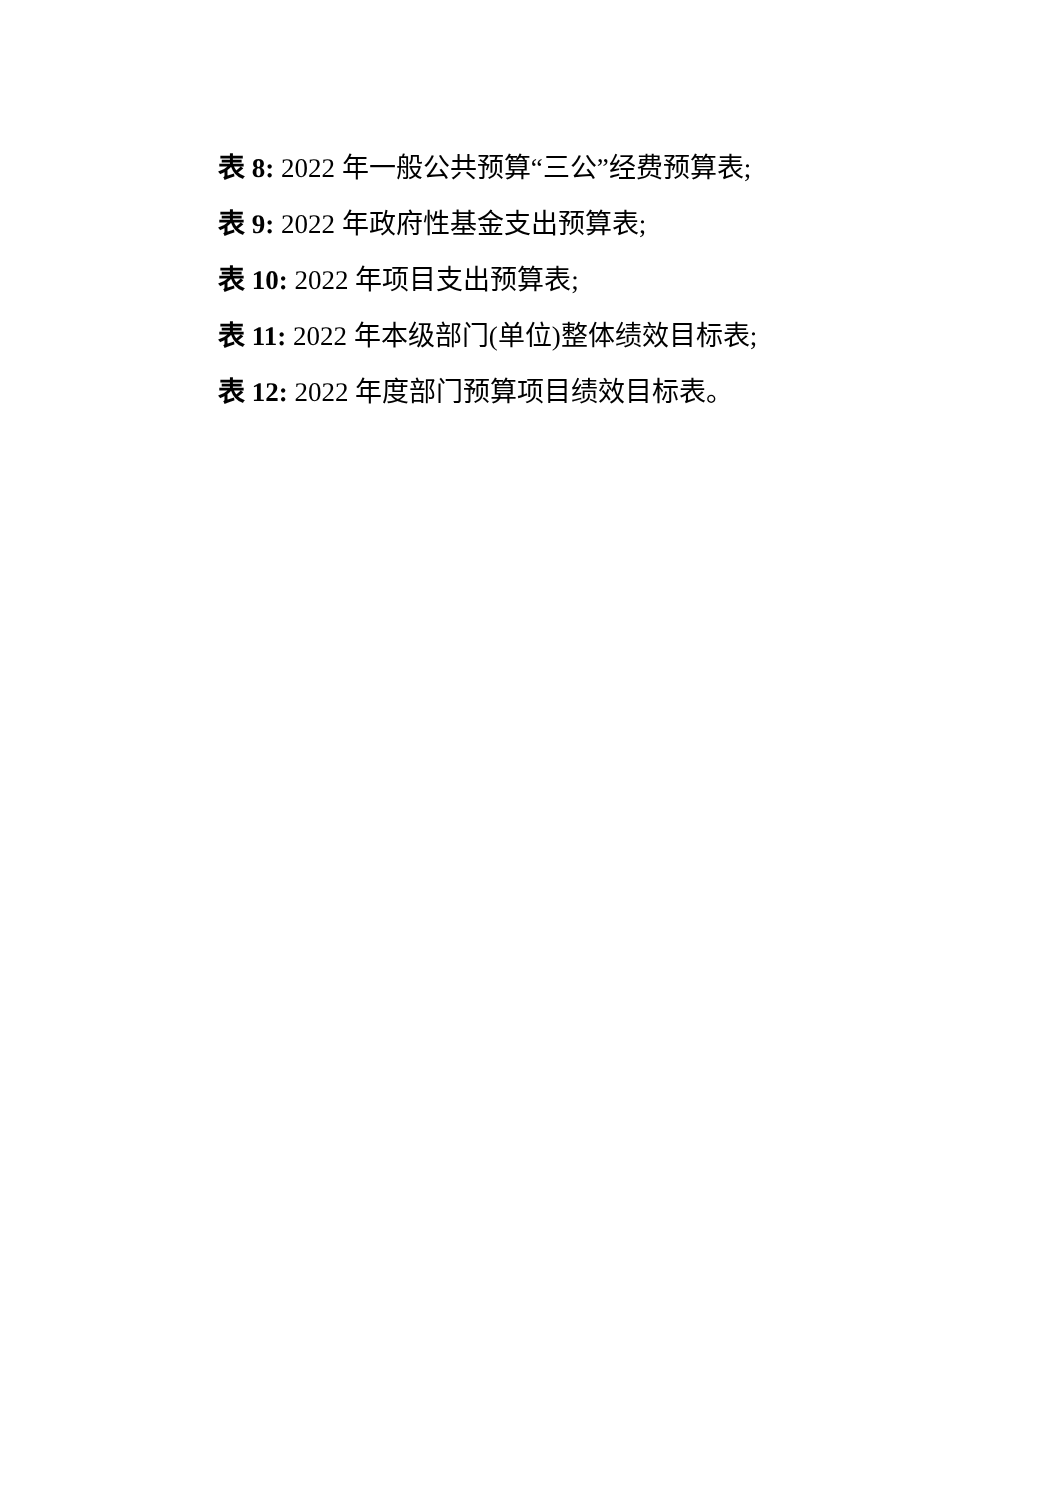表 8: 2022 年一般公共预算“三公”经费预算表;
表 9: 2022 年政府性基金支出预算表;
表 10: 2022 年项目支出预算表;
表 11: 2022 年本级部门(单位)整体绩效目标表;
表 12: 2022 年度部门预算项目绩效目标表。